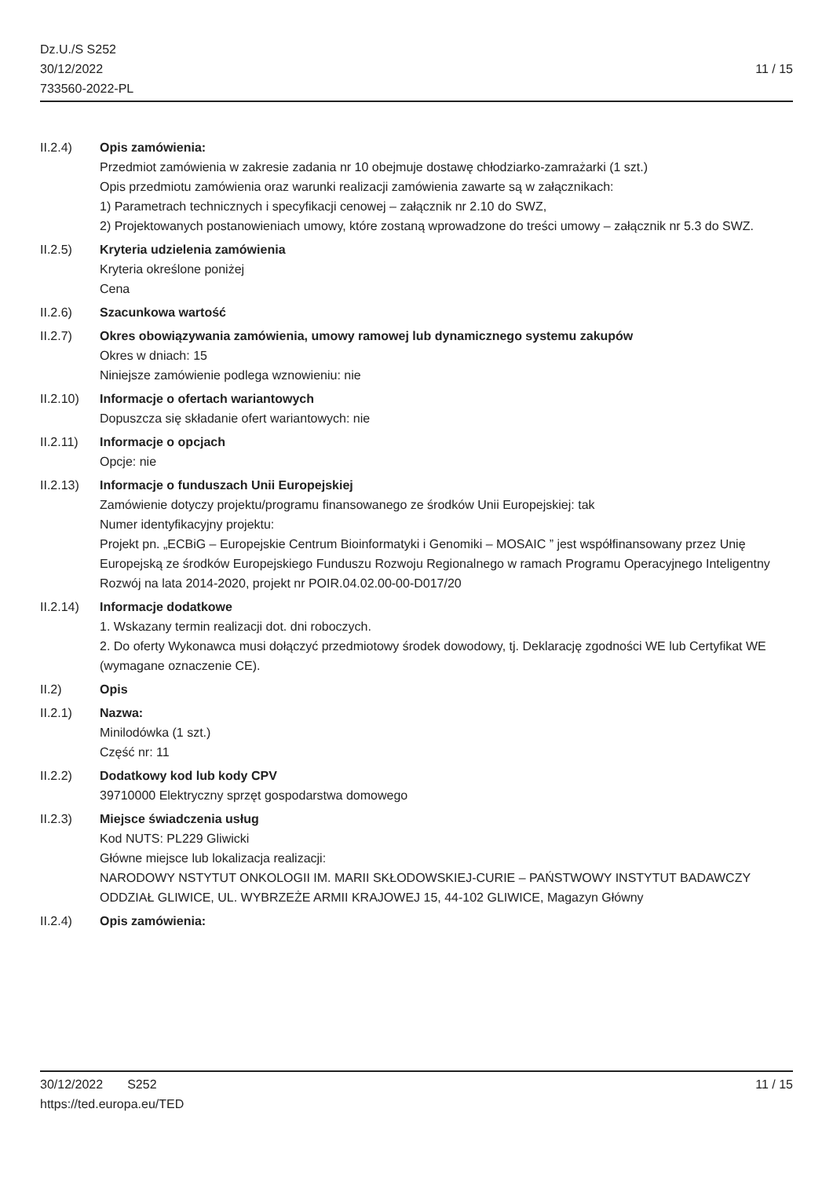Dz.U./S S252
30/12/2022
733560-2022-PL
11 / 15
II.2.4) Opis zamówienia:
Przedmiot zamówienia w zakresie zadania nr 10 obejmuje dostawę chłodziarko-zamrażarki (1 szt.)
Opis przedmiotu zamówienia oraz warunki realizacji zamówienia zawarte są w załącznikach:
1) Parametrach technicznych i specyfikacji cenowej – załącznik nr 2.10 do SWZ,
2) Projektowanych postanowieniach umowy, które zostaną wprowadzone do treści umowy – załącznik nr 5.3 do SWZ.
II.2.5) Kryteria udzielenia zamówienia
Kryteria określone poniżej
Cena
II.2.6) Szacunkowa wartość
II.2.7) Okres obowiązywania zamówienia, umowy ramowej lub dynamicznego systemu zakupów
Okres w dniach: 15
Niniejsze zamówienie podlega wznowieniu: nie
II.2.10)
Informacje o ofertach wariantowych
Dopuszcza się składanie ofert wariantowych: nie
II.2.11)
Informacje o opcjach
Opcje: nie
II.2.13)
Informacje o funduszach Unii Europejskiej
Zamówienie dotyczy projektu/programu finansowanego ze środków Unii Europejskiej: tak
Numer identyfikacyjny projektu:
Projekt pn. „ECBiG – Europejskie Centrum Bioinformatyki i Genomiki – MOSAIC ” jest współfinansowany przez Unię Europejską ze środków Europejskiego Funduszu Rozwoju Regionalnego w ramach Programu Operacyjnego Inteligentny Rozwój na lata 2014-2020, projekt nr POIR.04.02.00-00-D017/20
II.2.14)
Informacje dodatkowe
1. Wskazany termin realizacji dot. dni roboczych.
2. Do oferty Wykonawca musi dołączyć przedmiotowy środek dowodowy, tj. Deklarację zgodności WE lub Certyfikat WE (wymagane oznaczenie CE).
II.2) Opis
II.2.1) Nazwa:
Minilodówka (1 szt.)
Część nr: 11
II.2.2) Dodatkowy kod lub kody CPV
39710000 Elektryczny sprzęt gospodarstwa domowego
II.2.3) Miejsce świadczenia usług
Kod NUTS: PL229 Gliwicki
Główne miejsce lub lokalizacja realizacji:
NARODOWY NSTYTUT ONKOLOGII IM. MARII SKŁODOWSKIEJ-CURIE – PAŃSTWOWY INSTYTUT BADAWCZY
ODDZIAŁ GLIWICE, UL. WYBRZEŻE ARMII KRAJOWEJ 15, 44-102 GLIWICE, Magazyn Główny
II.2.4) Opis zamówienia:
30/12/2022 S252 11 / 15
https://ted.europa.eu/TED